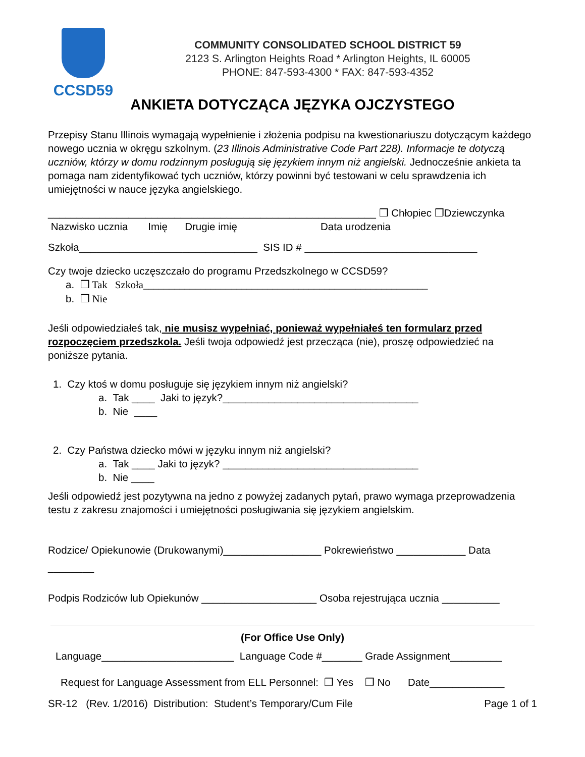CCSD59
COMMUNITY CONSOLIDATED SCHOOL DISTRICT 59
2123 S. Arlington Heights Road * Arlington Heights, IL 60005
PHONE: 847-593-4300 * FAX: 847-593-4352
ANKIETA DOTYCZĄCA JĘZYKA OJCZYSTEGO
Przepisy Stanu Illinois wymagają wypełnienie i złożenia podpisu na kwestionariuszu dotyczącym każdego nowego ucznia w okręgu szkolnym. (23 Illinois Administrative Code Part 228). Informacje te dotyczą uczniów, którzy w domu rodzinnym posługują się językiem innym niż angielski. Jednocześnie ankieta ta pomaga nam zidentyfikować tych uczniów, którzy powinni być testowani w celu sprawdzenia ich umiejętności w nauce języka angielskiego.
_________________________________________________________ ❒ Chłopiec ❒Dziewczynka
Nazwisko ucznia Imię Drugie imię Data urodzenia
Szkoła_______________________________ SIS ID # ______________________________
Czy twoje dziecko uczęszczało do programu Przedszkolnego w CCSD59?
a. ❒ Tak Szkoła_______________________________________________________
b. ❒ Nie
Jeśli odpowiedziałeś tak, nie musisz wypełniać, ponieważ wypełniałeś ten formularz przed rozpoczęciem przedszkola. Jeśli twoja odpowiedź jest przecząca (nie), proszę odpowiedzieć na poniższe pytania.
1. Czy ktoś w domu posługuje się językiem innym niż angielski?
a. Tak ____ Jaki to język?__________________________________
b. Nie ____
2. Czy Państwa dziecko mówi w języku innym niż angielski?
a. Tak ____ Jaki to język? __________________________________
b. Nie ____
Jeśli odpowiedź jest pozytywna na jedno z powyżej zadanych pytań, prawo wymaga przeprowadzenia testu z zakresu znajomości i umiejętności posługiwania się językiem angielskim.
Rodzice/ Opiekunowie (Drukowanymi)_________________ Pokrewieństwo ____________ Data ________
Podpis Rodziców lub Opiekunów ____________________ Osoba rejestrująca ucznia __________
(For Office Use Only)
Language_______________________ Language Code #_______ Grade Assignment_________
Request for Language Assessment from ELL Personnel: ❒ Yes ❒ No Date_____________
SR-12 (Rev. 1/2016) Distribution: Student’s Temporary/Cum File Page 1 of 1